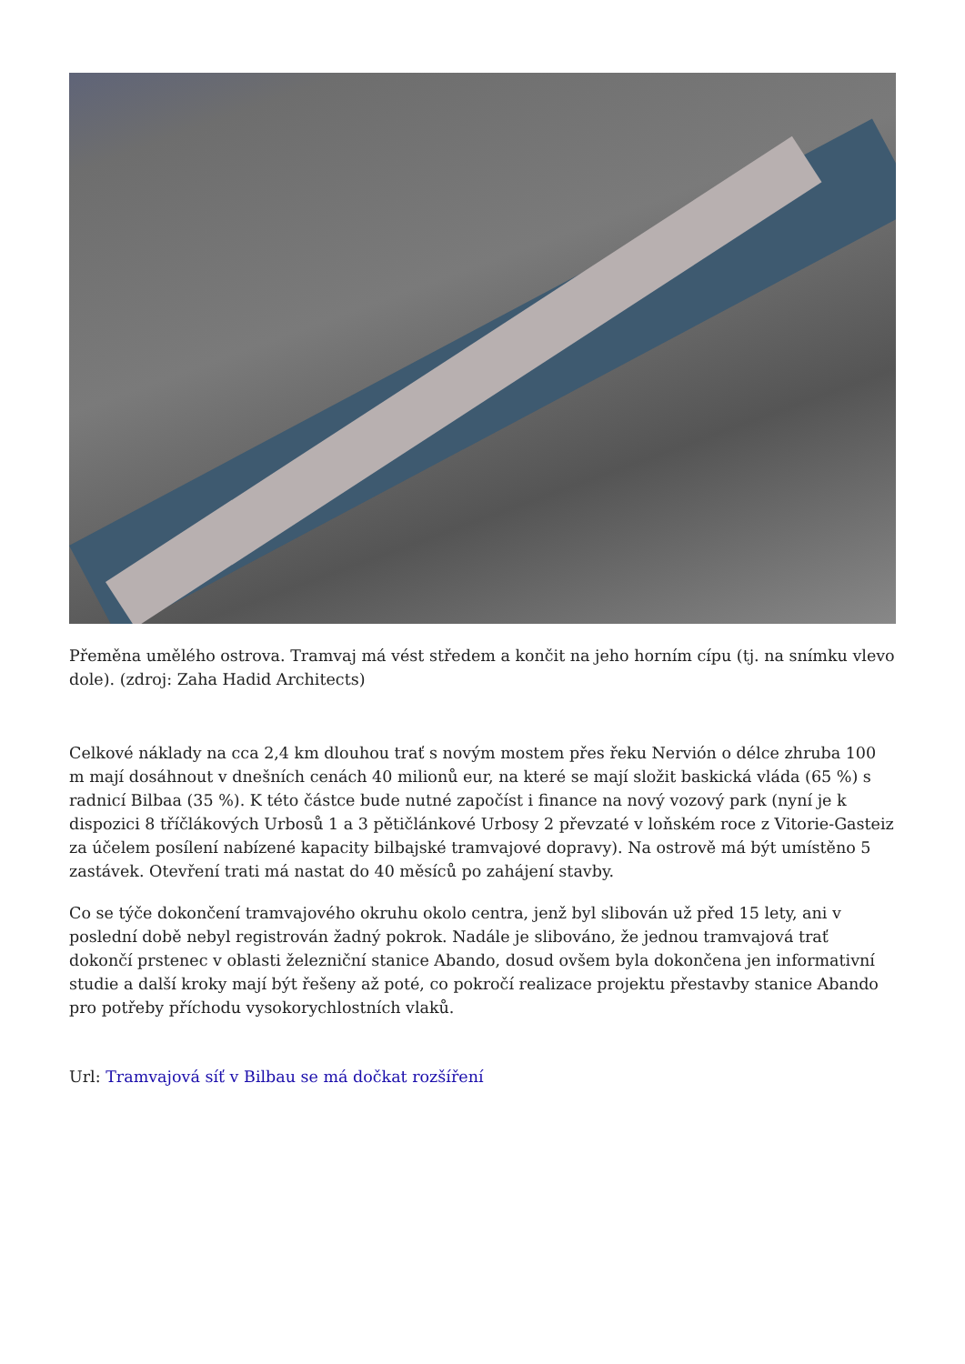Přeměna umělého ostrova. Tramvaj má vést středem a končit na jeho horním cípu (tj. na snímku vlevo dole). (zdroj: Zaha Hadid Architects)
Celkové náklady na cca 2,4 km dlouhou trať s novým mostem přes řeku Nervión o délce zhruba 100 m mají dosáhnout v dnešních cenách 40 milionů eur, na které se mají složit baskická vláda (65 %) s radnicí Bilbaa (35 %). K této částce bude nutné započíst i finance na nový vozový park (nyní je k dispozici 8 tříčlákových Urbosů 1 a 3 pětičlánkové Urbosy 2 převzaté v loňském roce z Vitorie-Gasteiz za účelem posílení nabízené kapacity bilbajské tramvajové dopravy). Na ostrově má být umístěno 5 zastávek. Otevření trati má nastat do 40 měsíců po zahájení stavby.
Co se týče dokončení tramvajového okruhu okolo centra, jenž byl slibován už před 15 lety, ani v poslední době nebyl registrován žadný pokrok. Nadále je slibováno, že jednou tramvajová trať dokončí prstenec v oblasti železniční stanice Abando, dosud ovšem byla dokončena jen informativní studie a další kroky mají být řešeny až poté, co pokročí realizace projektu přestavby stanice Abando pro potřeby příchodu vysokorychlostních vlaků.
Url: Tramvajová síť v Bilbau se má dočkat rozšíření